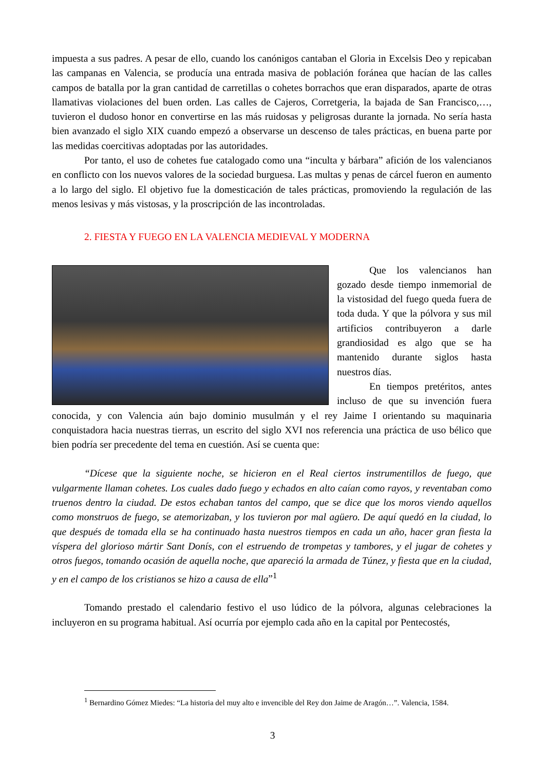impuesta a sus padres. A pesar de ello, cuando los canónigos cantaban el Gloria in Excelsis Deo y repicaban las campanas en Valencia, se producía una entrada masiva de población foránea que hacían de las calles campos de batalla por la gran cantidad de carretillas o cohetes borrachos que eran disparados, aparte de otras llamativas violaciones del buen orden. Las calles de Cajeros, Corretgeria, la bajada de San Francisco,…, tuvieron el dudoso honor en convertirse en las más ruidosas y peligrosas durante la jornada. No sería hasta bien avanzado el siglo XIX cuando empezó a observarse un descenso de tales prácticas, en buena parte por las medidas coercitivas adoptadas por las autoridades.
Por tanto, el uso de cohetes fue catalogado como una “inculta y bárbara” afición de los valencianos en conflicto con los nuevos valores de la sociedad burguesa. Las multas y penas de cárcel fueron en aumento a lo largo del siglo. El objetivo fue la domesticación de tales prácticas, promoviendo la regulación de las menos lesivas y más vistosas, y la proscripción de las incontroladas.
2. FIESTA Y FUEGO EN LA VALENCIA MEDIEVAL Y MODERNA
Que los valencianos han gozado desde tiempo inmemorial de la vistosidad del fuego queda fuera de toda duda. Y que la pólvora y sus mil artificios contribuyeron a darle grandiosidad es algo que se ha mantenido durante siglos hasta nuestros días.
En tiempos pretéritos, antes incluso de que su invención fuera conocida, y con Valencia aún bajo dominio musulmán y el rey Jaime I orientando su maquinaria conquistadora hacia nuestras tierras, un escrito del siglo XVI nos referencia una práctica de uso bélico que bien podría ser precedente del tema en cuestión. Así se cuenta que:
“Dícese que la siguiente noche, se hicieron en el Real ciertos instrumentillos de fuego, que vulgarmente llaman cohetes. Los cuales dado fuego y echados en alto caían como rayos, y reventaban como truenos dentro la ciudad. De estos echaban tantos del campo, que se dice que los moros viendo aquellos como monstruos de fuego, se atemorizaban, y los tuvieron por mal agüero. De aquí quedó en la ciudad, lo que después de tomada ella se ha continuado hasta nuestros tiempos en cada un año, hacer gran fiesta la víspera del glorioso mártir Sant Donís, con el estruendo de trompetas y tambores, y el jugar de cohetes y otros fuegos, tomando ocasión de aquella noche, que apareció la armada de Túnez, y fiesta que en la ciudad, y en el campo de los cristianos se hizo a causa de ella”<sup>1</sup>
Tomando prestado el calendario festivo el uso lúdico de la pólvora, algunas celebraciones la incluyeron en su programa habitual. Así ocurría por ejemplo cada año en la capital por Pentecostés,
<sup>1</sup> Bernardino Gómez Miedes: “La historia del muy alto e invencible del Rey don Jaime de Aragón…”. Valencia, 1584.
3